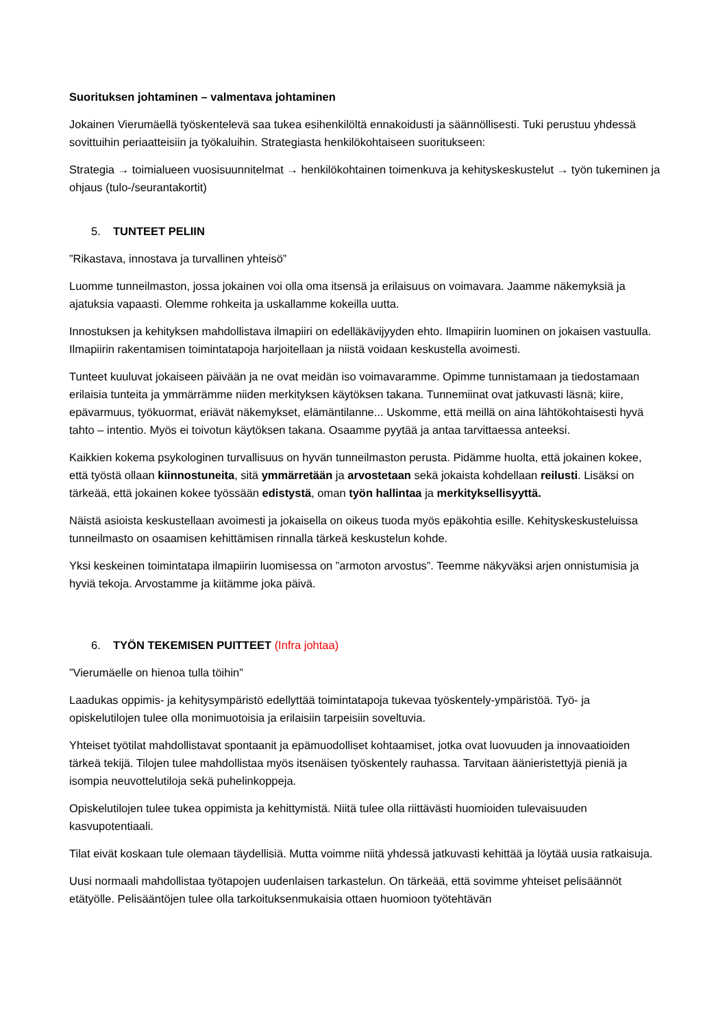Suorituksen johtaminen – valmentava johtaminen
Jokainen Vierumäellä työskentelevä saa tukea esihenkilöltä ennakoidusti ja säännöllisesti. Tuki perustuu yhdessä sovittuihin periaatteisiin ja työkaluihin. Strategiasta henkilökohtaiseen suoritukseen:
Strategia → toimialueen vuosisuunnitelmat → henkilökohtainen toimenkuva ja kehityskeskustelut → työn tukeminen ja ohjaus (tulo-/seurantakortit)
5. TUNTEET PELIIN
”Rikastava, innostava ja turvallinen yhteisö”
Luomme tunneilmaston, jossa jokainen voi olla oma itsensä ja erilaisuus on voimavara. Jaamme näkemyksiä ja ajatuksia vapaasti. Olemme rohkeita ja uskallamme kokeilla uutta.
Innostuksen ja kehityksen mahdollistava ilmapiiri on edelläkävijyyden ehto. Ilmapiirin luominen on jokaisen vastuulla. Ilmapiirin rakentamisen toimintatapoja harjoitellaan ja niistä voidaan keskustella avoimesti.
Tunteet kuuluvat jokaiseen päivään ja ne ovat meidän iso voimavaramme. Opimme tunnistamaan ja tiedostamaan erilaisia tunteita ja ymmärrämme niiden merkityksen käytöksen takana. Tunnemiinat ovat jatkuvasti läsnä; kiire, epävarmuus, työkuormat, eriävät näkemykset, elämäntilanne... Uskomme, että meillä on aina lähtökohtaisesti hyvä tahto – intentio. Myös ei toivotun käytöksen takana. Osaamme pyytää ja antaa tarvittaessa anteeksi.
Kaikkien kokema psykologinen turvallisuus on hyvän tunneilmaston perusta. Pidämme huolta, että jokainen kokee, että työstä ollaan kiinnostuneita, sitä ymmärretään ja arvostetaan sekä jokaista kohdellaan reilusti. Lisäksi on tärkeää, että jokainen kokee työssään edistystä, oman työn hallintaa ja merkityksellisyyttä.
Näistä asioista keskustellaan avoimesti ja jokaisella on oikeus tuoda myös epäkohtia esille. Kehityskeskusteluissa tunneilmasto on osaamisen kehittämisen rinnalla tärkeä keskustelun kohde.
Yksi keskeinen toimintatapa ilmapiirin luomisessa on ”armoton arvostus”. Teemme näkyväksi arjen onnistumisia ja hyviä tekoja. Arvostamme ja kiitämme joka päivä.
6. TYÖN TEKEMISEN PUITTEET (Infra johtaa)
”Vierumäelle on hienoa tulla töihin”
Laadukas oppimis- ja kehitysympäristö edellyttää toimintatapoja tukevaa työskentely-ympäristöä. Työ- ja opiskelutilojen tulee olla monimuotoisia ja erilaisiin tarpeisiin soveltuvia.
Yhteiset työtilat mahdollistavat spontaanit ja epämuodolliset kohtaamiset, jotka ovat luovuuden ja innovaatioiden tärkeä tekijä. Tilojen tulee mahdollistaa myös itsenäisen työskentely rauhassa. Tarvitaan äänieristettyjä pieniä ja isompia neuvottelutiloja sekä puhelinkoppeja.
Opiskelutilojen tulee tukea oppimista ja kehittymistä. Niitä tulee olla riittävästi huomioiden tulevaisuuden kasvupotentiaali.
Tilat eivät koskaan tule olemaan täydellisiä. Mutta voimme niitä yhdessä jatkuvasti kehittää ja löytää uusia ratkaisuja.
Uusi normaali mahdollistaa työtapojen uudenlaisen tarkastelun. On tärkeää, että sovimme yhteiset pelisäännöt etätyölle. Pelisääntöjen tulee olla tarkoituksenmukaisia ottaen huomioon työtehtävän